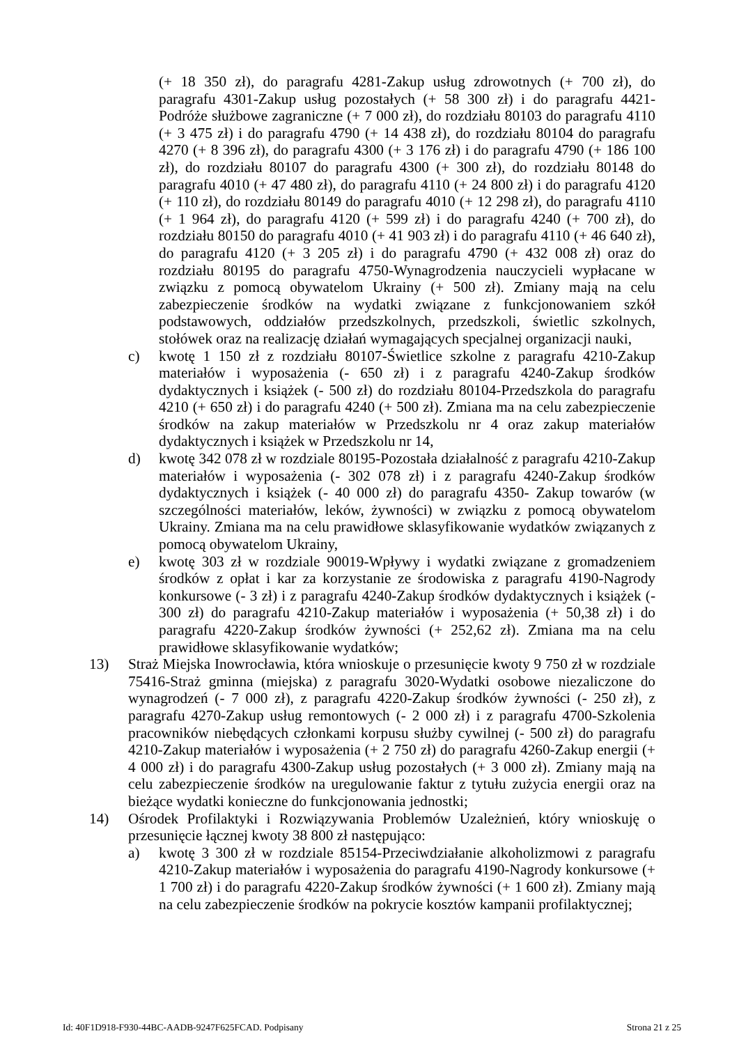(+ 18 350 zł), do paragrafu 4281-Zakup usług zdrowotnych (+ 700 zł), do paragrafu 4301-Zakup usług pozostałych (+ 58 300 zł) i do paragrafu 4421-Podróże służbowe zagraniczne (+ 7 000 zł), do rozdziału 80103 do paragrafu 4110 (+ 3 475 zł) i do paragrafu 4790 (+ 14 438 zł), do rozdziału 80104 do paragrafu 4270 (+ 8 396 zł), do paragrafu 4300 (+ 3 176 zł) i do paragrafu 4790 (+ 186 100 zł), do rozdziału 80107 do paragrafu 4300 (+ 300 zł), do rozdziału 80148 do paragrafu 4010 (+ 47 480 zł), do paragrafu 4110 (+ 24 800 zł) i do paragrafu 4120 (+ 110 zł), do rozdziału 80149 do paragrafu 4010 (+ 12 298 zł), do paragrafu 4110 (+ 1 964 zł), do paragrafu 4120 (+ 599 zł) i do paragrafu 4240 (+ 700 zł), do rozdziału 80150 do paragrafu 4010 (+ 41 903 zł) i do paragrafu 4110 (+ 46 640 zł), do paragrafu 4120 (+ 3 205 zł) i do paragrafu 4790 (+ 432 008 zł) oraz do rozdziału 80195 do paragrafu 4750-Wynagrodzenia nauczycieli wypłacane w związku z pomocą obywatelom Ukrainy (+ 500 zł). Zmiany mają na celu zabezpieczenie środków na wydatki związane z funkcjonowaniem szkół podstawowych, oddziałów przedszkolnych, przedszkoli, świetlic szkolnych, stołówek oraz na realizację działań wymagających specjalnej organizacji nauki,
c) kwotę 1 150 zł z rozdziału 80107-Świetlice szkolne z paragrafu 4210-Zakup materiałów i wyposażenia (- 650 zł) i z paragrafu 4240-Zakup środków dydaktycznych i książek (- 500 zł) do rozdziału 80104-Przedszkola do paragrafu 4210 (+ 650 zł) i do paragrafu 4240 (+ 500 zł). Zmiana ma na celu zabezpieczenie środków na zakup materiałów w Przedszkolu nr 4 oraz zakup materiałów dydaktycznych i książek w Przedszkolu nr 14,
d) kwotę 342 078 zł w rozdziale 80195-Pozostała działalność z paragrafu 4210-Zakup materiałów i wyposażenia (- 302 078 zł) i z paragrafu 4240-Zakup środków dydaktycznych i książek (- 40 000 zł) do paragrafu 4350- Zakup towarów (w szczególności materiałów, leków, żywności) w związku z pomocą obywatelom Ukrainy. Zmiana ma na celu prawidłowe sklasyfikowanie wydatków związanych z pomocą obywatelom Ukrainy,
e) kwotę 303 zł w rozdziale 90019-Wpływy i wydatki związane z gromadzeniem środków z opłat i kar za korzystanie ze środowiska z paragrafu 4190-Nagrody konkursowe (- 3 zł) i z paragrafu 4240-Zakup środków dydaktycznych i książek (- 300 zł) do paragrafu 4210-Zakup materiałów i wyposażenia (+ 50,38 zł) i do paragrafu 4220-Zakup środków żywności (+ 252,62 zł). Zmiana ma na celu prawidłowe sklasyfikowanie wydatków;
13) Straż Miejska Inowrocławia, która wnioskuje o przesunięcie kwoty 9 750 zł w rozdziale 75416-Straż gminna (miejska) z paragrafu 3020-Wydatki osobowe niezaliczone do wynagrodzeń (- 7 000 zł), z paragrafu 4220-Zakup środków żywności (- 250 zł), z paragrafu 4270-Zakup usług remontowych (- 2 000 zł) i z paragrafu 4700-Szkolenia pracowników niebędących członkami korpusu służby cywilnej (- 500 zł) do paragrafu 4210-Zakup materiałów i wyposażenia (+ 2 750 zł) do paragrafu 4260-Zakup energii (+ 4 000 zł) i do paragrafu 4300-Zakup usług pozostałych (+ 3 000 zł). Zmiany mają na celu zabezpieczenie środków na uregulowanie faktur z tytułu zużycia energii oraz na bieżące wydatki konieczne do funkcjonowania jednostki;
14) Ośrodek Profilaktyki i Rozwiązywania Problemów Uzależnień, który wnioskuję o przesunięcie łącznej kwoty 38 800 zł następująco:
a) kwotę 3 300 zł w rozdziale 85154-Przeciwdziałanie alkoholizmowi z paragrafu 4210-Zakup materiałów i wyposażenia do paragrafu 4190-Nagrody konkursowe (+ 1 700 zł) i do paragrafu 4220-Zakup środków żywności (+ 1 600 zł). Zmiany mają na celu zabezpieczenie środków na pokrycie kosztów kampanii profilaktycznej;
Id: 40F1D918-F930-44BC-AADB-9247F625FCAD. Podpisany Strona 21 z 25